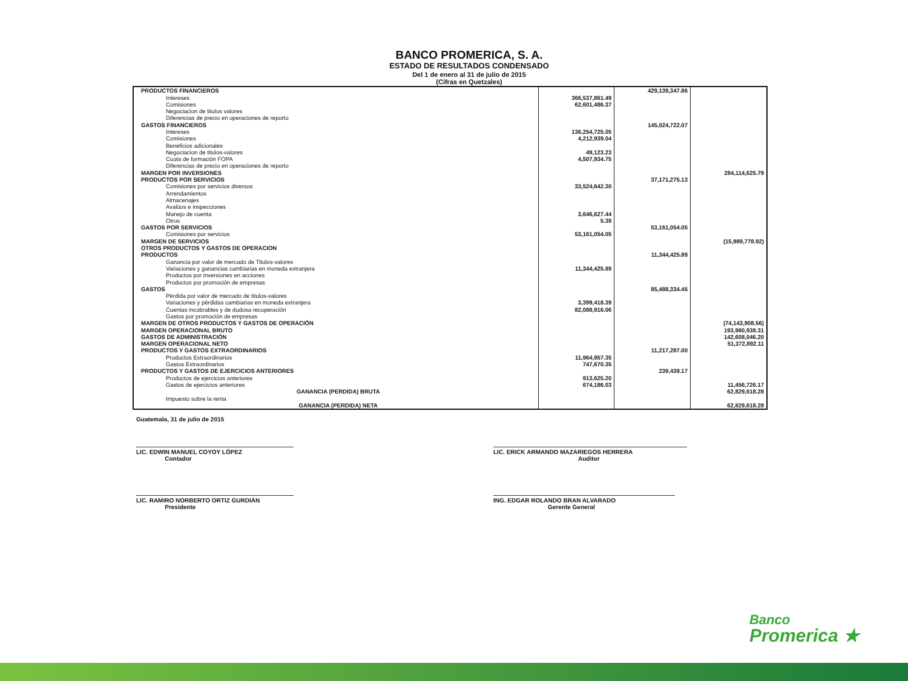BANCO PROMERICA, S. A.
ESTADO DE RESULTADOS CONDENSADO
Del 1 de enero al 31 de julio de 2015
(Cifras en Quetzales)
| PRODUCTOS FINANCIEROS | | 429,139,347.86 | |
| Intereses | 366,537,861.49 | | |
| Comisiones | 62,601,486.37 | | |
| Negociacion de titulos valores | | | |
| Diferencias de precio en operaciones de reporto | | | |
| GASTOS FINANCIEROS | | 145,024,722.07 | |
| Intereses | 136,254,725.05 | | |
| Comisiones | 4,212,939.04 | | |
| Beneficios adicionales | | | |
| Negociacion de titulos-valores | 49,123.23 | | |
| Cuota de formación FOPA | 4,507,934.75 | | |
| Diferencias de precio en operaciones de reporto | | | |
| MARGEN POR INVERSIONES | | | 284,114,625.79 |
| PRODUCTOS POR SERVICIOS | | 37,171,275.13 | |
| Comisiones por servicios diversos | 33,524,642.30 | | |
| Arrendamientos | | | |
| Almacenajes | | | |
| Avalúos e inspecciones | | | |
| Manejo de cuenta | 3,646,627.44 | | |
| Otros | 5.39 | | |
| GASTOS POR SERVICIOS | | 53,161,054.05 | |
| Comisiones por servicios | 53,161,054.05 | | |
| MARGEN DE SERVICIOS | | | (15,989,778.92) |
| OTROS PRODUCTOS Y GASTOS DE OPERACION | | | |
| PRODUCTOS | | 11,344,425.89 | |
| Ganancia por valor de mercado de Titulos-valores | | | |
| Variaciones y ganancias cambiarias en moneda extranjera | 11,344,425.89 | | |
| Productos por inversiones en acciones | | | |
| Productos por promoción de empresas | | | |
| GASTOS | | 85,488,334.45 | |
| Pérdida por valor de mercado de titulos-valores | | | |
| Variaciones y pérdidas cambiarias en moneda extranjera | 3,399,418.39 | | |
| Cuentas incobrables y de dudosa recuperación | 82,088,916.06 | | |
| Gastos por promoción de empresas | | | |
| MARGEN DE OTROS PRODUCTOS Y GASTOS DE OPERACIÓN | | | (74,143,908.56) |
| MARGEN OPERACIONAL BRUTO | | | 193,980,938.31 |
| GASTOS DE ADMINISTRACIÓN | | | 142,608,046.20 |
| MARGEN OPERACIONAL NETO | | | 51,372,892.11 |
| PRODUCTOS Y GASTOS EXTRAORDINARIOS | | 11,217,287.00 | |
| Productos Extraordinarios | 11,964,957.35 | | |
| Gastos Extraordinarios | 747,670.35 | | |
| PRODUCTOS Y GASTOS DE EJERCICIOS ANTERIORES | | 239,439.17 | |
| Productos de ejercicios anteriores | 913,625.20 | | |
| Gastos de ejercicios anteriores | 674,186.03 | | 11,456,726.17 |
| GANANCIA (PERDIDA) BRUTA | | | 62,829,618.28 |
| Impuesto sobre la renta | | | |
| GANANCIA (PERDIDA) NETA | | | 62,829,618.28 |
Guatemala, 31 de julio de 2015
LIC. EDWIN MANUEL COYOY LÓPEZ
Contador
LIC. RAMIRO NORBERTO ORTIZ GURDIÁN
Presidente
LIC. ERICK ARMANDO MAZARIEGOS HERRERA
Auditor
ING. EDGAR ROLANDO BRAN ALVARADO
Gerente General
Banco
Promerica ★